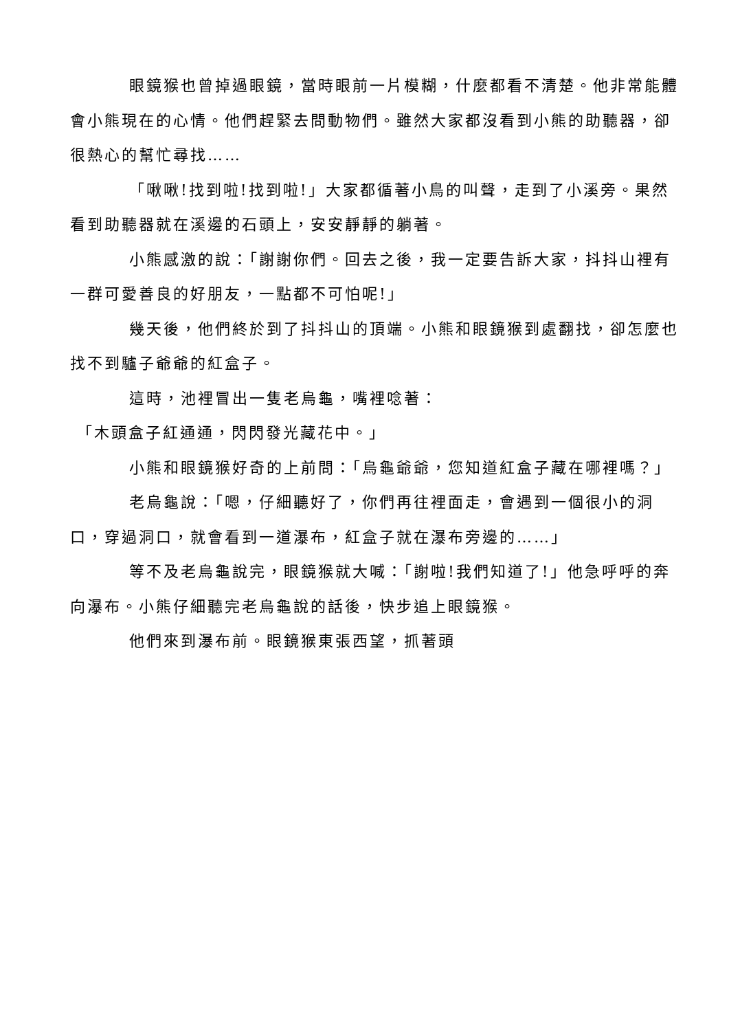眼鏡猴也曾掉過眼鏡，當時眼前一片模糊，什麼都看不清楚。他非常能體會小熊現在的心情。他們趕緊去問動物們。雖然大家都沒看到小熊的助聽器，卻很熱心的幫忙尋找……
「啾啾!找到啦!找到啦!」大家都循著小鳥的叫聲，走到了小溪旁。果然看到助聽器就在溪邊的石頭上，安安靜靜的躺著。
小熊感激的說：「謝謝你們。回去之後，我一定要告訴大家，抖抖山裡有一群可愛善良的好朋友，一點都不可怕呢!」
幾天後，他們終於到了抖抖山的頂端。小熊和眼鏡猴到處翻找，卻怎麼也找不到驢子爺爺的紅盒子。
這時，池裡冒出一隻老烏龜，嘴裡唸著：
「木頭盒子紅通通，閃閃發光藏花中。」
小熊和眼鏡猴好奇的上前問：「烏龜爺爺，您知道紅盒子藏在哪裡嗎？」
老烏龜說：「嗯，仔細聽好了，你們再往裡面走，會遇到一個很小的洞口，穿過洞口，就會看到一道瀑布，紅盒子就在瀑布旁邊的……」
等不及老烏龜說完，眼鏡猴就大喊：「謝啦!我們知道了!」他急呼呼的奔向瀑布。小熊仔細聽完老烏龜說的話後，快步追上眼鏡猴。
他們來到瀑布前。眼鏡猴東張西望，抓著頭